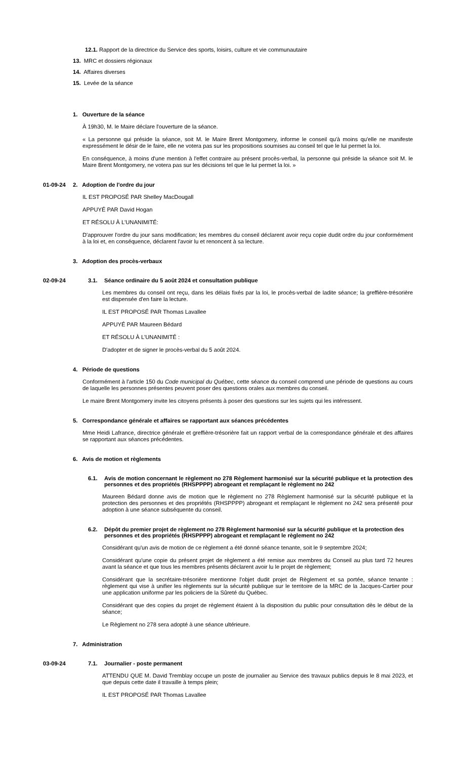12.1. Rapport de la directrice du Service des sports, loisirs, culture et vie communautaire
13. MRC et dossiers régionaux
14. Affaires diverses
15. Levée de la séance
1. Ouverture de la séance
À 19h30, M. le Maire déclare l'ouverture de la séance.
« La personne qui préside la séance, soit M. le Maire Brent Montgomery, informe le conseil qu'à moins qu'elle ne manifeste expressément le désir de le faire, elle ne votera pas sur les propositions soumises au conseil tel que le lui permet la loi.
En conséquence, à moins d'une mention à l'effet contraire au présent procès-verbal, la personne qui préside la séance soit M. le Maire Brent Montgomery, ne votera pas sur les décisions tel que le lui permet la loi. »
01-09-24 2. Adoption de l'ordre du jour
IL EST PROPOSÉ PAR Shelley MacDougall
APPUYÉ PAR David Hogan
ET RÉSOLU À L'UNANIMITÉ:
D'approuver l'ordre du jour sans modification; les membres du conseil déclarent avoir reçu copie dudit ordre du jour conformément à la loi et, en conséquence, déclarent l'avoir lu et renoncent à sa lecture.
3. Adoption des procès-verbaux
02-09-24 3.1. Séance ordinaire du 5 août 2024 et consultation publique
Les membres du conseil ont reçu, dans les délais fixés par la loi, le procès-verbal de ladite séance; la greffière-trésorière est dispensée d'en faire la lecture.
IL EST PROPOSÉ PAR Thomas Lavallee
APPUYÉ PAR Maureen Bédard
ET RÉSOLU À L'UNANIMITÉ :
D'adopter et de signer le procès-verbal du 5 août 2024.
4. Période de questions
Conformément à l'article 150 du Code municipal du Québec, cette séance du conseil comprend une période de questions au cours de laquelle les personnes présentes peuvent poser des questions orales aux membres du conseil.
Le maire Brent Montgomery invite les citoyens présents à poser des questions sur les sujets qui les intéressent.
5. Correspondance générale et affaires se rapportant aux séances précédentes
Mme Heidi Lafrance, directrice générale et greffière-trésorière fait un rapport verbal de la correspondance générale et des affaires se rapportant aux séances précédentes.
6. Avis de motion et règlements
6.1. Avis de motion concernant le règlement no 278 Règlement harmonisé sur la sécurité publique et la protection des personnes et des propriétés (RHSPPPP) abrogeant et remplaçant le règlement no 242
Maureen Bédard donne avis de motion que le règlement no 278 Règlement harmonisé sur la sécurité publique et la protection des personnes et des propriétés (RHSPPPP) abrogeant et remplaçant le règlement no 242 sera présenté pour adoption à une séance subséquente du conseil.
6.2. Dépôt du premier projet de règlement no 278 Règlement harmonisé sur la sécurité publique et la protection des personnes et des propriétés (RHSPPPP) abrogeant et remplaçant le règlement no 242
Considérant qu'un avis de motion de ce règlement a été donné séance tenante, soit le 9 septembre 2024;
Considérant qu'une copie du présent projet de règlement a été remise aux membres du Conseil au plus tard 72 heures avant la séance et que tous les membres présents déclarent avoir lu le projet de règlement;
Considérant que la secrétaire-trésorière mentionne l'objet dudit projet de Règlement et sa portée, séance tenante : règlement qui vise à unifier les règlements sur la sécurité publique sur le territoire de la MRC de la Jacques-Cartier pour une application uniforme par les policiers de la Sûreté du Québec.
Considérant que des copies du projet de règlement étaient à la disposition du public pour consultation dès le début de la séance;
Le Règlement no 278 sera adopté à une séance ultérieure.
7. Administration
03-09-24 7.1. Journalier - poste permanent
ATTENDU QUE M. David Tremblay occupe un poste de journalier au Service des travaux publics depuis le 8 mai 2023, et que depuis cette date il travaille à temps plein;
IL EST PROPOSÉ PAR Thomas Lavallee